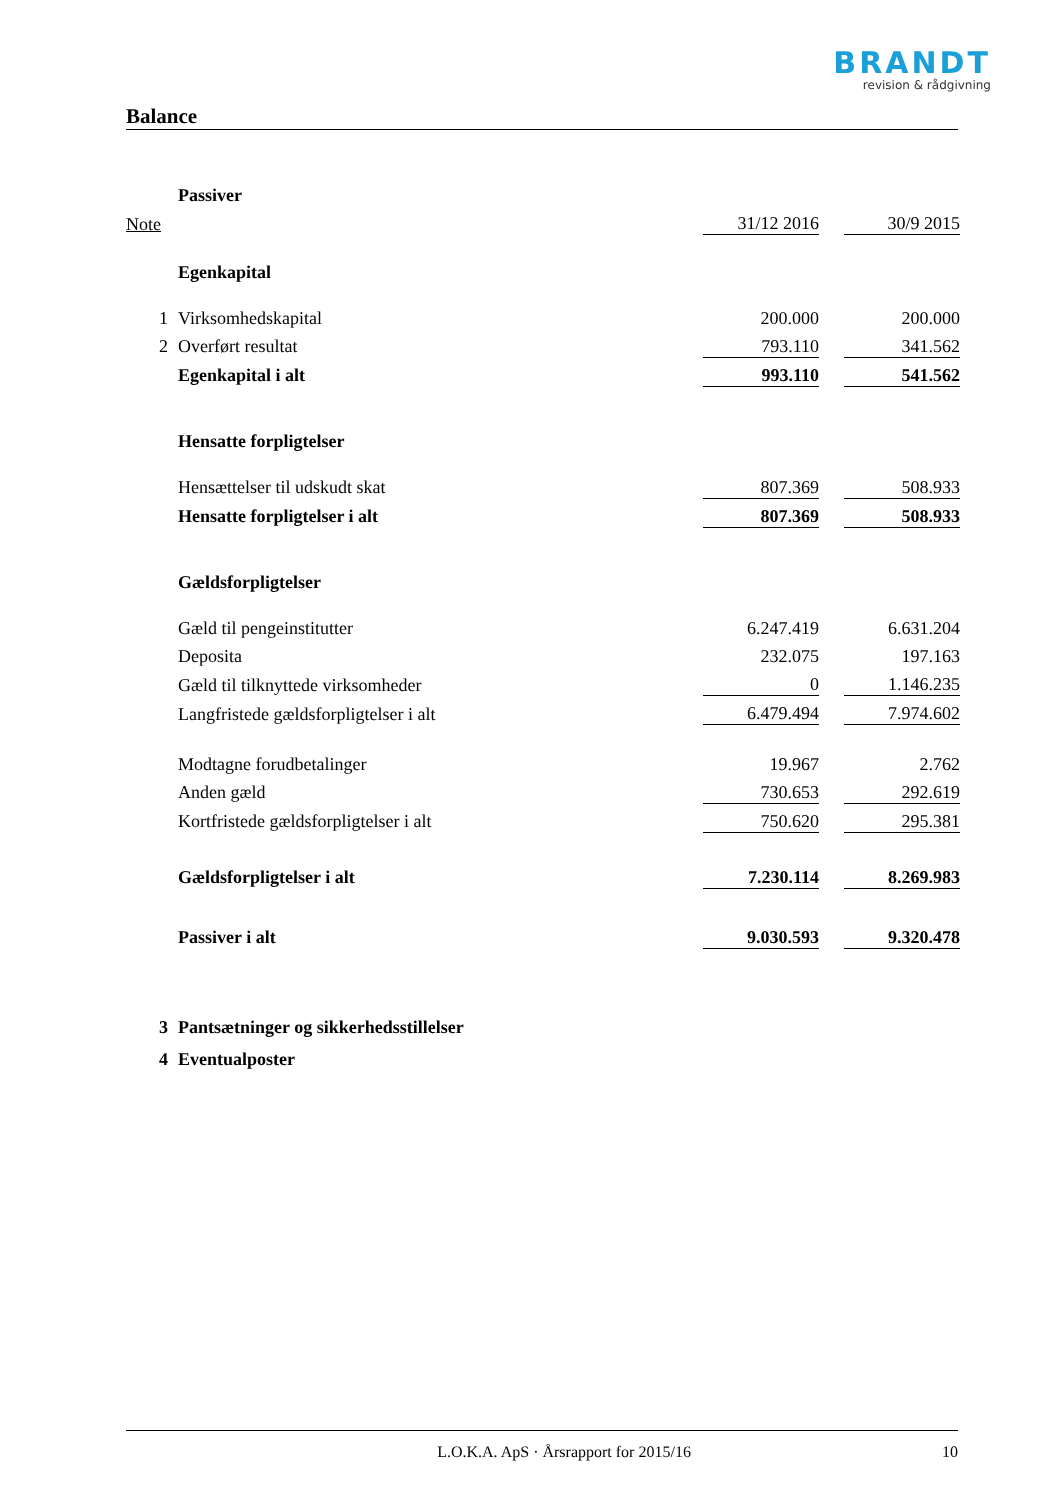BRANDT
revision & rådgivning
Balance
| | Passiver | | | |
| Note | | 31/12 2016 | | 30/9 2015 |
| | Egenkapital | | | |
| 1 | Virksomhedskapital | 200.000 | | 200.000 |
| 2 | Overført resultat | 793.110 | | 341.562 |
| | Egenkapital i alt | 993.110 | | 541.562 |
| | Hensatte forpligtelser | | | |
| | Hensættelser til udskudt skat | 807.369 | | 508.933 |
| | Hensatte forpligtelser i alt | 807.369 | | 508.933 |
| | Gældsforpligtelser | | | |
| | Gæld til pengeinstitutter | 6.247.419 | | 6.631.204 |
| | Deposita | 232.075 | | 197.163 |
| | Gæld til tilknyttede virksomheder | 0 | | 1.146.235 |
| | Langfristede gældsforpligtelser i alt | 6.479.494 | | 7.974.602 |
| | Modtagne forudbetalinger | 19.967 | | 2.762 |
| | Anden gæld | 730.653 | | 292.619 |
| | Kortfristede gældsforpligtelser i alt | 750.620 | | 295.381 |
| | Gældsforpligtelser i alt | 7.230.114 | | 8.269.983 |
| | Passiver i alt | 9.030.593 | | 9.320.478 |
| 3 | Pantsætninger og sikkerhedsstillelser | | | |
| 4 | Eventualposter | | | |
L.O.K.A. ApS · Årsrapport for 2015/16 10